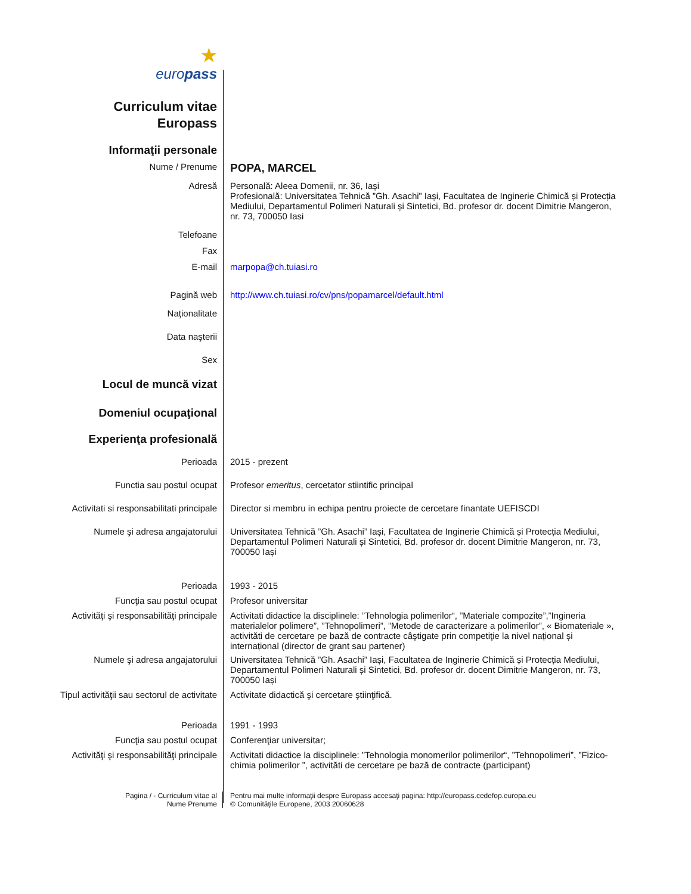★
europass
Curriculum vitae
Europass
Informaţii personale
Nume / Prenume
POPA, MARCEL
Adresă Personală: Aleea Domenii, nr. 36, Iași
Profesională: Universitatea Tehnică ”Gh. Asachi” Iași, Facultatea de Inginerie Chimică și Protecția Mediului, Departamentul Polimeri Naturali și Sintetici, Bd. profesor dr. docent Dimitrie Mangeron, nr. 73, 700050 Iasi
Telefoane
Fax
E-mail marpopa@ch.tuiasi.ro
Pagină web http://www.ch.tuiasi.ro/cv/pns/popamarcel/default.html
Naţionalitate
Data naşterii
Sex
Locul de muncă vizat
Domeniul ocupaţional
Experienţa profesională
Perioada 2015 - prezent
Functia sau postul ocupat Profesor emeritus, cercetator stiintific principal
Activitati si responsabilitati principale
Director si membru in echipa pentru proiecte de cercetare finantate UEFISCDI
Numele şi adresa angajatorului Universitatea Tehnică ”Gh. Asachi” Iași, Facultatea de Inginerie Chimică și Protecția Mediului, Departamentul Polimeri Naturali și Sintetici, Bd. profesor dr. docent Dimitrie Mangeron, nr. 73, 700050 Iași
Perioada 1993 - 2015
Funcţia sau postul ocupat Profesor universitar
Activităţi şi responsabilităţi principale
Activitati didactice la disciplinele: ”Tehnologia polimerilor“, ”Materiale compozite”,”Ingineria materialelor polimere”, ”Tehnopolimeri”, ”Metode de caracterizare a polimerilor”, « Biomateriale », activităti de cercetare pe bază de contracte câştigate prin competiţie la nivel național și internațional (director de grant sau partener)
Numele şi adresa angajatorului Universitatea Tehnică ”Gh. Asachi” Iași, Facultatea de Inginerie Chimică și Protecția Mediului, Departamentul Polimeri Naturali și Sintetici, Bd. profesor dr. docent Dimitrie Mangeron, nr. 73, 700050 Iași
Tipul activităţii sau sectorul de activitate
Activitate didactică şi cercetare ştiinţifică.
Perioada 1991 - 1993
Funcţia sau postul ocupat Conferenţiar universitar;
Activităţi şi responsabilităţi principale
Activitati didactice la disciplinele: ”Tehnologia monomerilor polimerilor“, ”Tehnopolimeri”, ”Fizico-chimia polimerilor ”, activităti de cercetare pe bază de contracte (participant)
Pagina / - Curriculum vitae al
Nume Prenume
Pentru mai multe informaţii despre Europass accesaţi pagina: http://europass.cedefop.europa.eu
© Comunităţile Europene, 2003 20060628